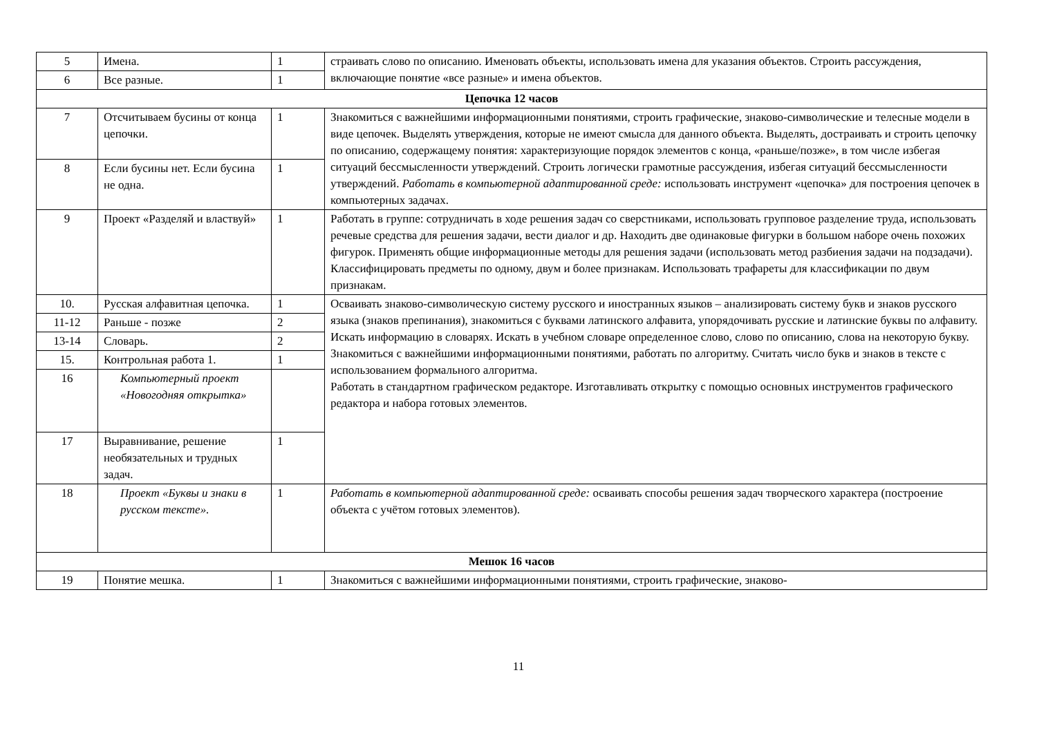| 5 | Имена. | 1 | страивать слово по описанию. Именовать объекты, использовать имена для указания объектов. Строить рассуждения, включающие понятие «все разные» и имена объектов. |
| 6 | Все разные. | 1 | |
| Цепочка 12 часов | | | |
| 7 | Отсчитываем бусины от конца цепочки. | 1 | Знакомиться с важнейшими информационными понятиями, строить графические, знаково-символические и телесные модели в виде цепочек. Выделять утверждения, которые не имеют смысла для данного объекта. Выделять, достраивать и строить цепочку по описанию, содержащему понятия: характеризующие порядок элементов с конца, «раньше/позже», в том числе избегая ситуаций бессмысленности утверждений. Строить логически грамотные рассуждения, избегая ситуаций бессмысленности утверждений. Работать в компьютерной адаптированной среде: использовать инструмент «цепочка» для построения цепочек в компьютерных задачах. |
| 8 | Если бусины нет. Если бусина не одна. | 1 | |
| 9 | Проект «Разделяй и властвуй» | 1 | Работать в группе: сотрудничать в ходе решения задач со сверстниками, использовать групповое разделение труда, использовать речевые средства для решения задачи, вести диалог и др. Находить две одинаковые фигурки в большом наборе очень похожих фигурок. Применять общие информационные методы для решения задачи (использовать метод разбиения задачи на подзадачи). Классифицировать предметы по одному, двум и более признакам. Использовать трафареты для классификации по двум признакам. |
| 10. | Русская алфавитная цепочка. | 1 | Осваивать знаково-символическую систему русского и иностранных языков – анализировать систему букв и знаков русского языка (знаков препинания), знакомиться с буквами латинского алфавита, упорядочивать русские и латинские буквы по алфавиту. Искать информацию в словарях. Искать в учебном словаре определенное слово, слово по описанию, слова на некоторую букву. Знакомиться с важнейшими информационными понятиями, работать по алгоритму. Считать число букв и знаков в тексте с использованием формального алгоритма. Работать в стандартном графическом редакторе. Изготавливать открытку с помощью основных инструментов графического редактора и набора готовых элементов. |
| 11-12 | Раньше - позже | 2 | |
| 13-14 | Словарь. | 2 | |
| 15. | Контрольная работа 1. | 1 | |
| 16 | Компьютерный проект «Новогодняя открытка» | | |
| 17 | Выравнивание, решение необязательных и трудных задач. | 1 | |
| 18 | Проект «Буквы и знаки в русском тексте». | 1 | Работать в компьютерной адаптированной среде: осваивать способы решения задач творческого характера (построение объекта с учётом готовых элементов). |
| Мешок 16 часов | | | |
| 19 | Понятие мешка. | 1 | Знакомиться с важнейшими информационными понятиями, строить графические, знаково- |
11